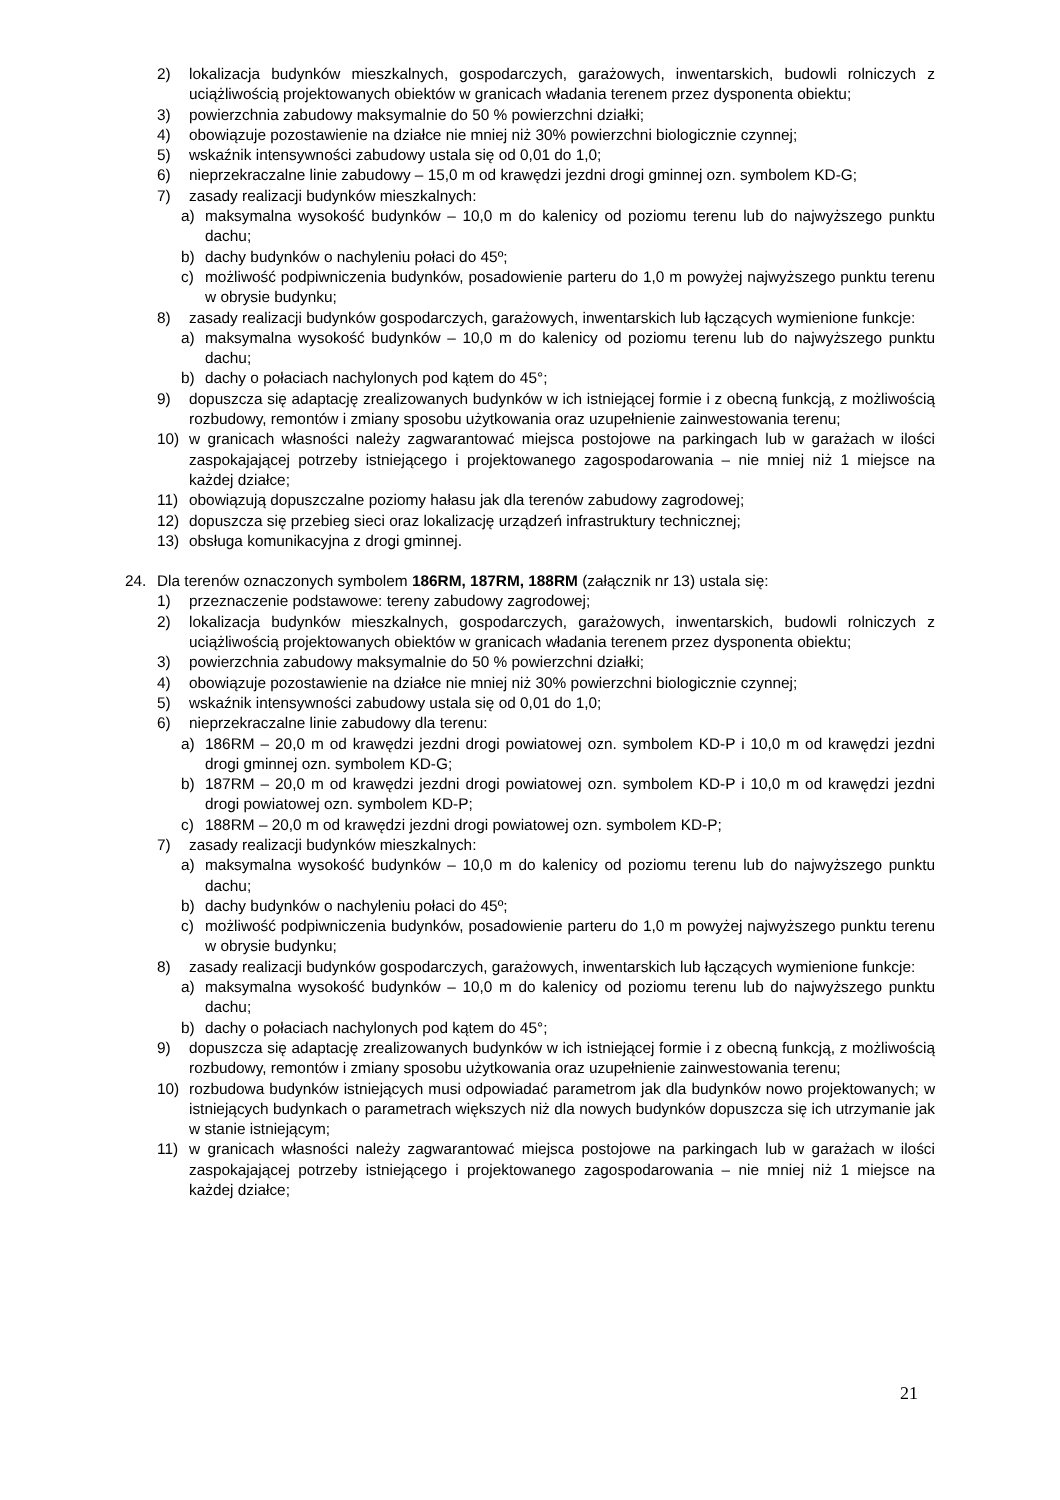2) lokalizacja budynków mieszkalnych, gospodarczych, garażowych, inwentarskich, budowli rolniczych z uciążliwością projektowanych obiektów w granicach władania terenem przez dysponenta obiektu;
3) powierzchnia zabudowy maksymalnie do 50 % powierzchni działki;
4) obowiązuje pozostawienie na działce nie mniej niż 30% powierzchni biologicznie czynnej;
5) wskaźnik intensywności zabudowy ustala się od 0,01 do 1,0;
6) nieprzekraczalne linie zabudowy – 15,0 m od krawędzi jezdni drogi gminnej ozn. symbolem KD-G;
7) zasady realizacji budynków mieszkalnych:
a) maksymalna wysokość budynków – 10,0 m do kalenicy od poziomu terenu lub do najwyższego punktu dachu;
b) dachy budynków o nachyleniu połaci do 45º;
c) możliwość podpiwniczenia budynków, posadowienie parteru do 1,0 m powyżej najwyższego punktu terenu w obrysie budynku;
8) zasady realizacji budynków gospodarczych, garażowych, inwentarskich lub łączących wymienione funkcje:
a) maksymalna wysokość budynków – 10,0 m do kalenicy od poziomu terenu lub do najwyższego punktu dachu;
b) dachy o połaciach nachylonych pod kątem do 45°;
9) dopuszcza się adaptację zrealizowanych budynków w ich istniejącej formie i z obecną funkcją, z możliwością rozbudowy, remontów i zmiany sposobu użytkowania oraz uzupełnienie zainwestowania terenu;
10) w granicach własności należy zagwarantować miejsca postojowe na parkingach lub w garażach w ilości zaspokajającej potrzeby istniejącego i projektowanego zagospodarowania – nie mniej niż 1 miejsce na każdej działce;
11) obowiązują dopuszczalne poziomy hałasu jak dla terenów zabudowy zagrodowej;
12) dopuszcza się przebieg sieci oraz lokalizację urządzeń infrastruktury technicznej;
13) obsługa komunikacyjna z drogi gminnej.
24. Dla terenów oznaczonych symbolem 186RM, 187RM, 188RM (załącznik nr 13) ustala się:
1) przeznaczenie podstawowe: tereny zabudowy zagrodowej;
2) lokalizacja budynków mieszkalnych, gospodarczych, garażowych, inwentarskich, budowli rolniczych z uciążliwością projektowanych obiektów w granicach władania terenem przez dysponenta obiektu;
3) powierzchnia zabudowy maksymalnie do 50 % powierzchni działki;
4) obowiązuje pozostawienie na działce nie mniej niż 30% powierzchni biologicznie czynnej;
5) wskaźnik intensywności zabudowy ustala się od 0,01 do 1,0;
6) nieprzekraczalne linie zabudowy dla terenu:
a) 186RM – 20,0 m od krawędzi jezdni drogi powiatowej ozn. symbolem KD-P i 10,0 m od krawędzi jezdni drogi gminnej ozn. symbolem KD-G;
b) 187RM – 20,0 m od krawędzi jezdni drogi powiatowej ozn. symbolem KD-P i 10,0 m od krawędzi jezdni drogi powiatowej ozn. symbolem KD-P;
c) 188RM – 20,0 m od krawędzi jezdni drogi powiatowej ozn. symbolem KD-P;
7) zasady realizacji budynków mieszkalnych:
a) maksymalna wysokość budynków – 10,0 m do kalenicy od poziomu terenu lub do najwyższego punktu dachu;
b) dachy budynków o nachyleniu połaci do 45º;
c) możliwość podpiwniczenia budynków, posadowienie parteru do 1,0 m powyżej najwyższego punktu terenu w obrysie budynku;
8) zasady realizacji budynków gospodarczych, garażowych, inwentarskich lub łączących wymienione funkcje:
a) maksymalna wysokość budynków – 10,0 m do kalenicy od poziomu terenu lub do najwyższego punktu dachu;
b) dachy o połaciach nachylonych pod kątem do 45°;
9) dopuszcza się adaptację zrealizowanych budynków w ich istniejącej formie i z obecną funkcją, z możliwością rozbudowy, remontów i zmiany sposobu użytkowania oraz uzupełnienie zainwestowania terenu;
10) rozbudowa budynków istniejących musi odpowiadać parametrom jak dla budynków nowo projektowanych; w istniejących budynkach o parametrach większych niż dla nowych budynków dopuszcza się ich utrzymanie jak w stanie istniejącym;
11) w granicach własności należy zagwarantować miejsca postojowe na parkingach lub w garażach w ilości zaspokajającej potrzeby istniejącego i projektowanego zagospodarowania – nie mniej niż 1 miejsce na każdej działce;
21